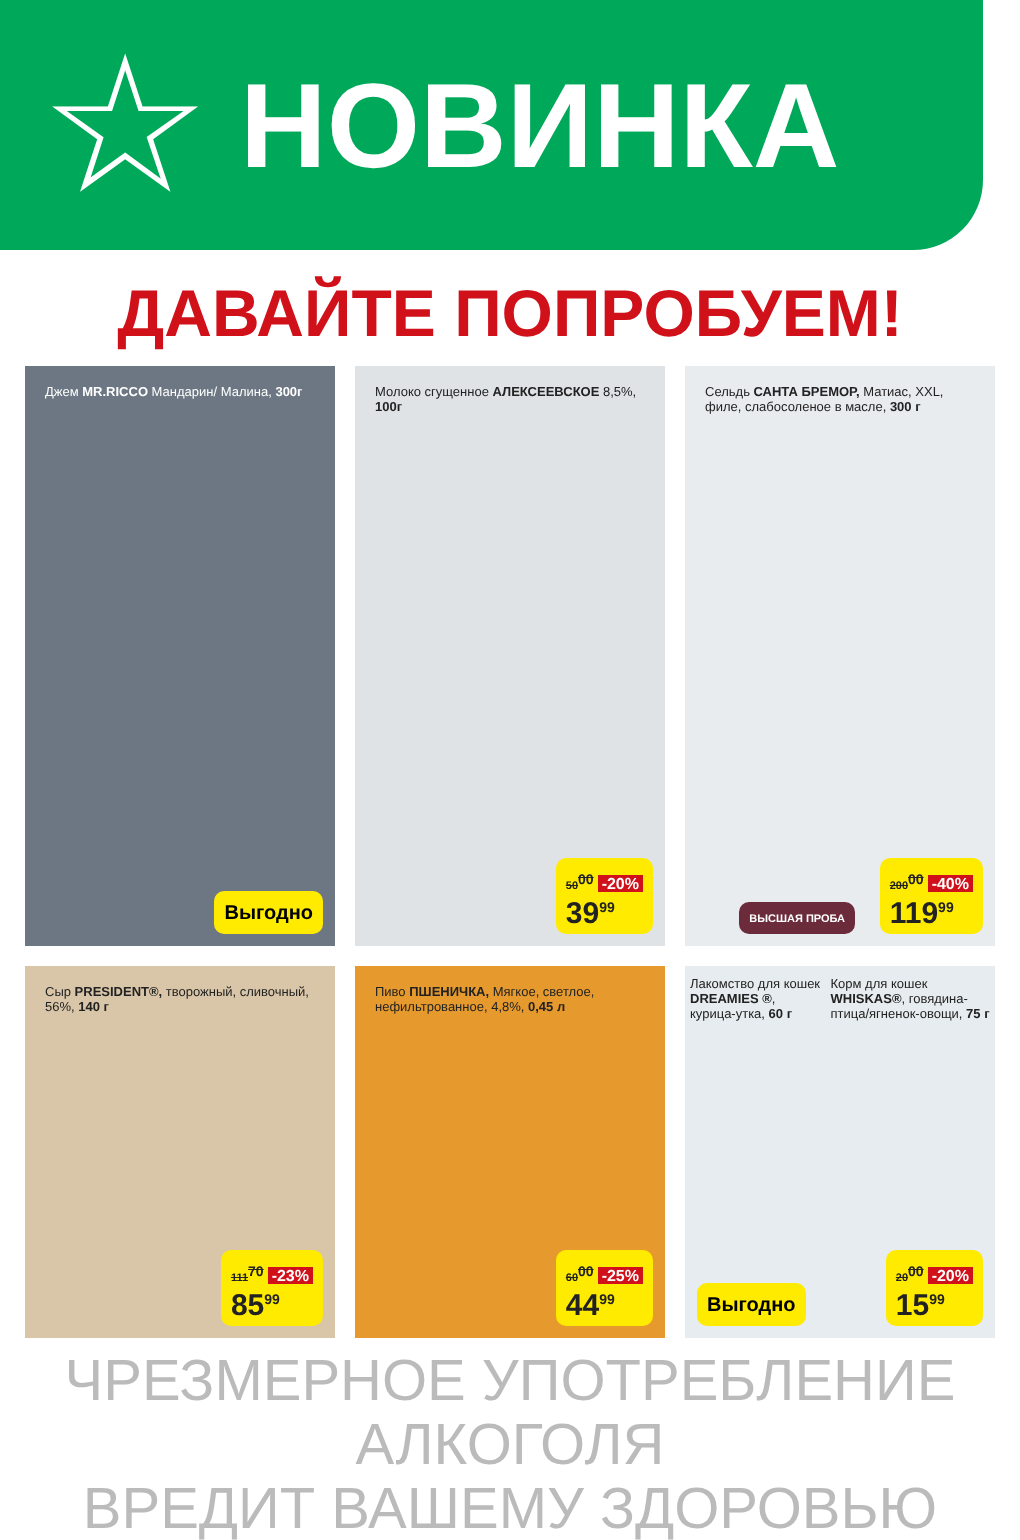☆
НОВИНКА
ДАВАЙТЕ ПОПРОБУЕМ!
Джем MR.RICCO Мандарин/ Малина, 300г
Выгодно
Молоко сгущенное АЛЕКСЕЕВСКОЕ 8,5%, 100г
50<sup>00</sup> -20%
39<sup>99</sup>
Сельдь САНТА БРЕМОР, Матиас, XXL, филе, слабосоленое в масле, 300 г
200<sup>00</sup> -40%
119<sup>99</sup>
ВЫСШАЯ ПРОБА
Сыр PRESIDENT®, творожный, сливочный, 56%, 140 г
111<sup>70</sup> -23%
85<sup>99</sup>
Пиво ПШЕНИЧКА, Мягкое, светлое, нефильтрованное, 4,8%, 0,45 л
60<sup>00</sup> -25%
44<sup>99</sup>
Лакомство для кошек DREAMIES ®, курица-утка, 60 г
Корм для кошек WHISKAS®, говядина-птица/ягненок-овощи, 75 г
Выгодно
20<sup>00</sup> -20%
15<sup>99</sup>
ЧРЕЗМЕРНОЕ УПОТРЕБЛЕНИЕ АЛКОГОЛЯ
ВРЕДИТ ВАШЕМУ ЗДОРОВЬЮ